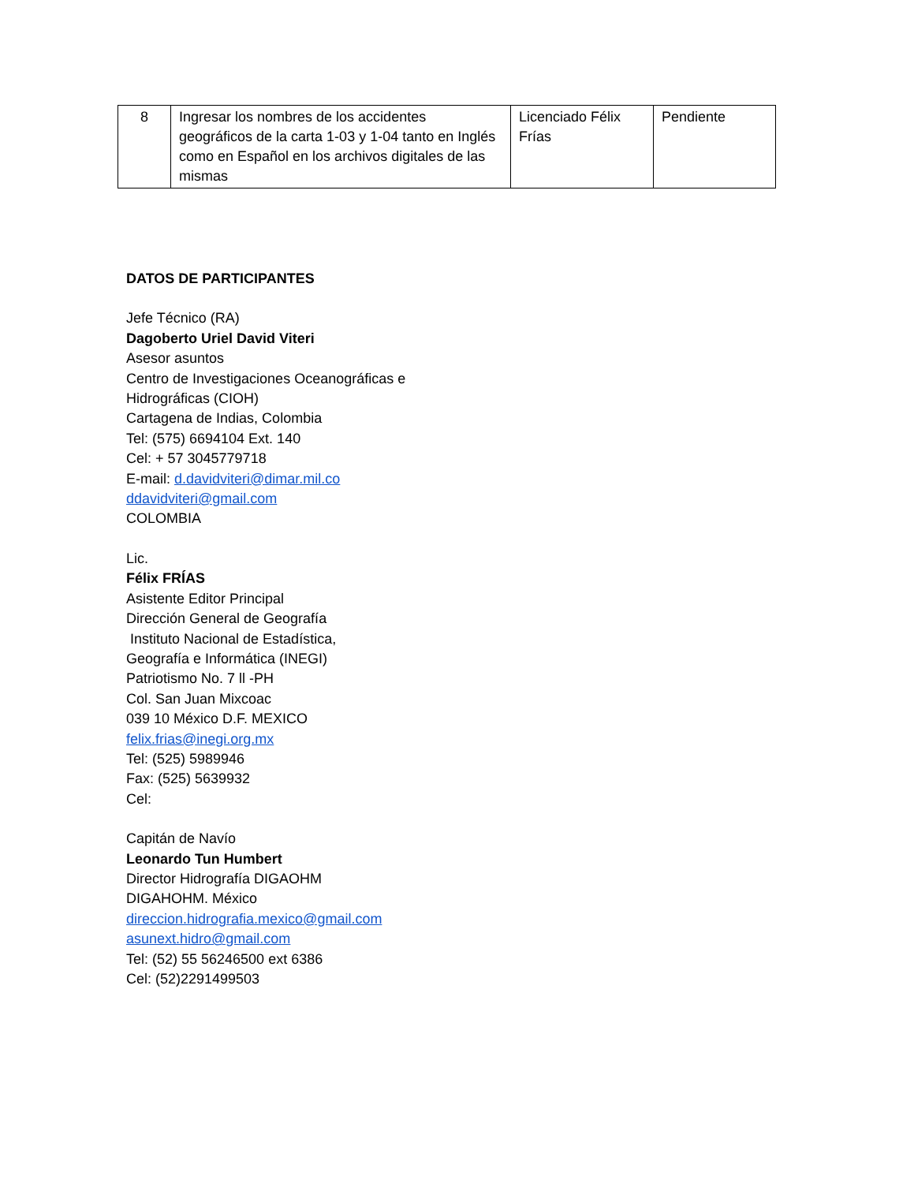| 8 | Ingresar los nombres de los accidentes geográficos de la carta 1-03 y 1-04 tanto en Inglés como en Español en los archivos digitales de las mismas | Licenciado Félix Frías | Pendiente |
DATOS DE PARTICIPANTES
Jefe Técnico (RA)
Dagoberto Uriel David Viteri
Asesor asuntos
Centro de Investigaciones Oceanográficas e
Hidrográficas (CIOH)
Cartagena de Indias, Colombia
Tel: (575) 6694104 Ext. 140
Cel: + 57 3045779718
E-mail: d.davidviteri@dimar.mil.co
ddavidviteri@gmail.com
COLOMBIA
Lic.
Félix FRÍAS
Asistente Editor Principal
Dirección General de Geografía
Instituto Nacional de Estadística,
Geografía e Informática (INEGI)
Patriotismo No. 7 ll -PH
Col. San Juan Mixcoac
039 10 México D.F. MEXICO
felix.frias@inegi.org.mx
Tel: (525) 5989946
Fax: (525) 5639932
Cel:
Capitán de Navío
Leonardo Tun Humbert
Director Hidrografía DIGAOHM
DIGAHOHM. México
direccion.hidrografia.mexico@gmail.com
asunext.hidro@gmail.com
Tel: (52) 55 56246500 ext 6386
Cel: (52)2291499503